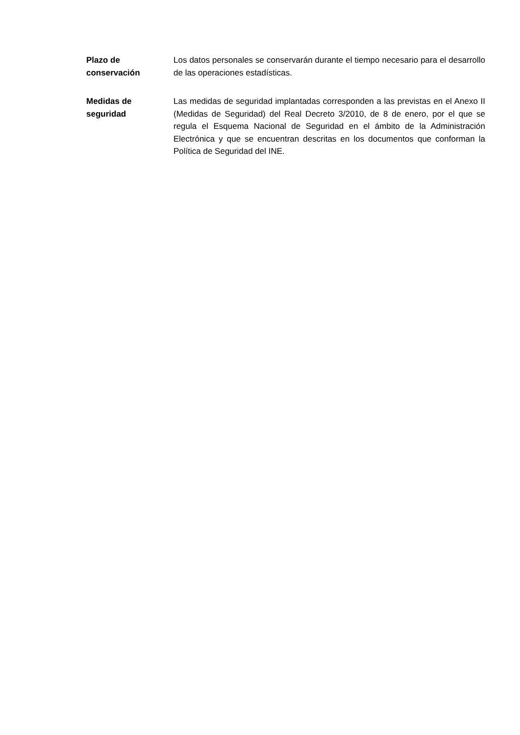Plazo de
conservación
Los datos personales se conservarán durante el tiempo necesario para el desarrollo de las operaciones estadísticas.
Medidas de
seguridad
Las medidas de seguridad implantadas corresponden a las previstas en el Anexo II (Medidas de Seguridad) del Real Decreto 3/2010, de 8 de enero, por el que se regula el Esquema Nacional de Seguridad en el ámbito de la Administración Electrónica y que se encuentran descritas en los documentos que conforman la Política de Seguridad del INE.